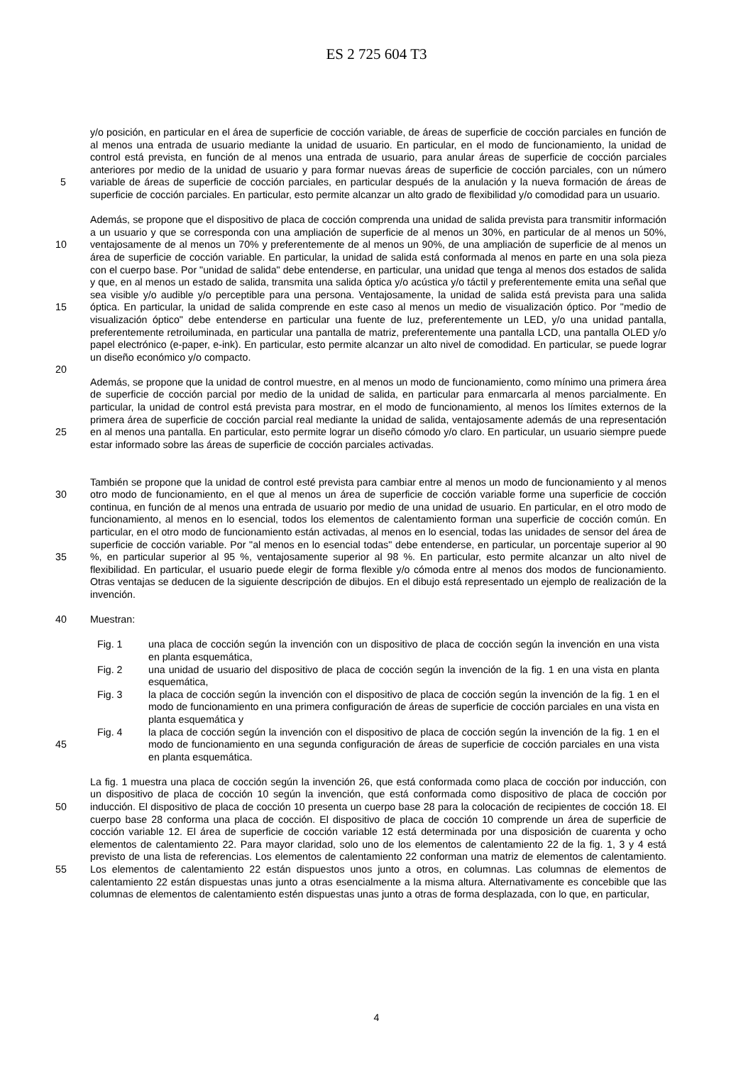ES 2 725 604 T3
5
10
15
20
25
30
35
40
45
50
55
y/o posición, en particular en el área de superficie de cocción variable, de áreas de superficie de cocción parciales en función de al menos una entrada de usuario mediante la unidad de usuario. En particular, en el modo de funcionamiento, la unidad de control está prevista, en función de al menos una entrada de usuario, para anular áreas de superficie de cocción parciales anteriores por medio de la unidad de usuario y para formar nuevas áreas de superficie de cocción parciales, con un número variable de áreas de superficie de cocción parciales, en particular después de la anulación y la nueva formación de áreas de superficie de cocción parciales. En particular, esto permite alcanzar un alto grado de flexibilidad y/o comodidad para un usuario.
Además, se propone que el dispositivo de placa de cocción comprenda una unidad de salida prevista para transmitir información a un usuario y que se corresponda con una ampliación de superficie de al menos un 30%, en particular de al menos un 50%, ventajosamente de al menos un 70% y preferentemente de al menos un 90%, de una ampliación de superficie de al menos un área de superficie de cocción variable. En particular, la unidad de salida está conformada al menos en parte en una sola pieza con el cuerpo base. Por "unidad de salida" debe entenderse, en particular, una unidad que tenga al menos dos estados de salida y que, en al menos un estado de salida, transmita una salida óptica y/o acústica y/o táctil y preferentemente emita una señal que sea visible y/o audible y/o perceptible para una persona. Ventajosamente, la unidad de salida está prevista para una salida óptica. En particular, la unidad de salida comprende en este caso al menos un medio de visualización óptico. Por "medio de visualización óptico" debe entenderse en particular una fuente de luz, preferentemente un LED, y/o una unidad pantalla, preferentemente retroiluminada, en particular una pantalla de matriz, preferentemente una pantalla LCD, una pantalla OLED y/o papel electrónico (e-paper, e-ink). En particular, esto permite alcanzar un alto nivel de comodidad. En particular, se puede lograr un diseño económico y/o compacto.
Además, se propone que la unidad de control muestre, en al menos un modo de funcionamiento, como mínimo una primera área de superficie de cocción parcial por medio de la unidad de salida, en particular para enmarcarla al menos parcialmente. En particular, la unidad de control está prevista para mostrar, en el modo de funcionamiento, al menos los límites externos de la primera área de superficie de cocción parcial real mediante la unidad de salida, ventajosamente además de una representación en al menos una pantalla. En particular, esto permite lograr un diseño cómodo y/o claro. En particular, un usuario siempre puede estar informado sobre las áreas de superficie de cocción parciales activadas.
También se propone que la unidad de control esté prevista para cambiar entre al menos un modo de funcionamiento y al menos otro modo de funcionamiento, en el que al menos un área de superficie de cocción variable forme una superficie de cocción continua, en función de al menos una entrada de usuario por medio de una unidad de usuario. En particular, en el otro modo de funcionamiento, al menos en lo esencial, todos los elementos de calentamiento forman una superficie de cocción común. En particular, en el otro modo de funcionamiento están activadas, al menos en lo esencial, todas las unidades de sensor del área de superficie de cocción variable. Por "al menos en lo esencial todas" debe entenderse, en particular, un porcentaje superior al 90 %, en particular superior al 95 %, ventajosamente superior al 98 %. En particular, esto permite alcanzar un alto nivel de flexibilidad. En particular, el usuario puede elegir de forma flexible y/o cómoda entre al menos dos modos de funcionamiento. Otras ventajas se deducen de la siguiente descripción de dibujos. En el dibujo está representado un ejemplo de realización de la invención.
Muestran:
Fig. 1 una placa de cocción según la invención con un dispositivo de placa de cocción según la invención en una vista en planta esquemática,
Fig. 2 una unidad de usuario del dispositivo de placa de cocción según la invención de la fig. 1 en una vista en planta esquemática,
Fig. 3 la placa de cocción según la invención con el dispositivo de placa de cocción según la invención de la fig. 1 en el modo de funcionamiento en una primera configuración de áreas de superficie de cocción parciales en una vista en planta esquemática y
Fig. 4 la placa de cocción según la invención con el dispositivo de placa de cocción según la invención de la fig. 1 en el modo de funcionamiento en una segunda configuración de áreas de superficie de cocción parciales en una vista en planta esquemática.
La fig. 1 muestra una placa de cocción según la invención 26, que está conformada como placa de cocción por inducción, con un dispositivo de placa de cocción 10 según la invención, que está conformada como dispositivo de placa de cocción por inducción. El dispositivo de placa de cocción 10 presenta un cuerpo base 28 para la colocación de recipientes de cocción 18. El cuerpo base 28 conforma una placa de cocción. El dispositivo de placa de cocción 10 comprende un área de superficie de cocción variable 12. El área de superficie de cocción variable 12 está determinada por una disposición de cuarenta y ocho elementos de calentamiento 22. Para mayor claridad, solo uno de los elementos de calentamiento 22 de la fig. 1, 3 y 4 está previsto de una lista de referencias. Los elementos de calentamiento 22 conforman una matriz de elementos de calentamiento. Los elementos de calentamiento 22 están dispuestos unos junto a otros, en columnas. Las columnas de elementos de calentamiento 22 están dispuestas unas junto a otras esencialmente a la misma altura. Alternativamente es concebible que las columnas de elementos de calentamiento estén dispuestas unas junto a otras de forma desplazada, con lo que, en particular,
4